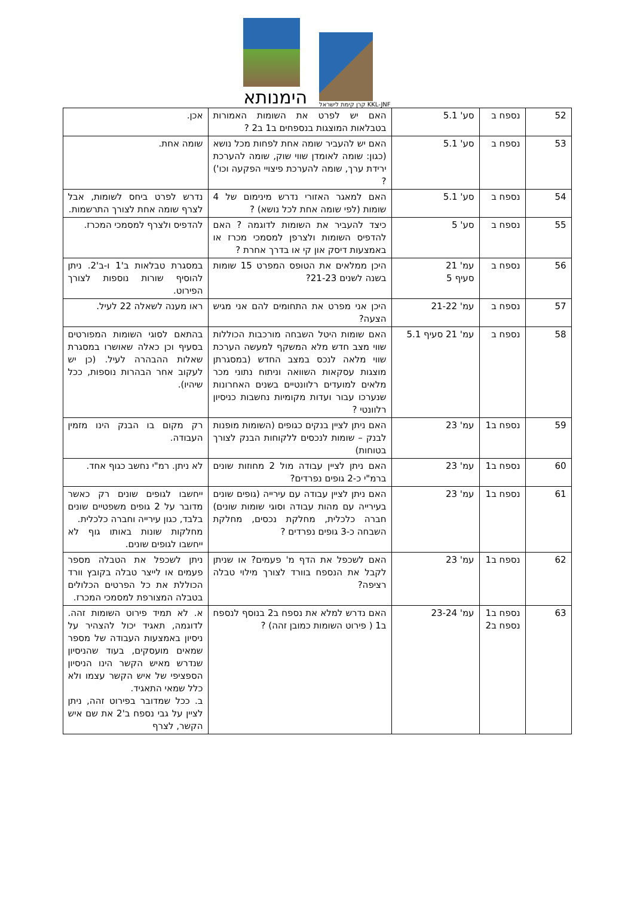הימנותא
קרן קימת לישראל KKL-JNF
| 52 | נספח ב | סע' 5.1 | האם יש לפרט את השומות האמורות בטבלאות המוצגות בנספחים ב1 ב2 ? | אכן. |
| 53 | נספח ב | סע' 5.1 | האם יש להעביר שומה אחת לפחות מכל נושא (כגון: שומה לאומדן שווי שוק, שומה להערכת ירידת ערך, שומה להערכת פיצויי הפקעה וכו') ? | שומה אחת. |
| 54 | נספח ב | סע' 5.1 | האם למאגר האזורי נדרש מינימום של 4 שומות (לפי שומה אחת לכל נושא) ? | נדרש לפרט ביחס לשומות, אבל לצרף שומה אחת לצורך התרשמות. |
| 55 | נספח ב | סע' 5 | כיצד להעביר את השומות לדוגמה ? האם להדפיס השומות ולצרפן למסמכי מכרז או באמצעות דיסק און קי או בדרך אחרת ? | להדפיס ולצרף למסמכי המכרז. |
| 56 | נספח ב | עמ' 21 סעיף 5 | היכן ממלאים את הטופס המפרט 15 שומות בשנה לשנים 21-23? | במסגרת טבלאות ב'1 ו-ב'2. ניתן להוסיף שורות נוספות לצורך הפירוט. |
| 57 | נספח ב | עמ' 21-22 | היכן אני מפרט את התחומים להם אני מגיש הצעה? | ראו מענה לשאלה 22 לעיל. |
| 58 | נספח ב | עמ' 21 סעיף 5.1 | האם שומות היטל השבחה מורכבות הכוללות שווי מצב חדש מלא המשקף למעשה הערכת שווי מלאה לנכס במצב החדש (במסגרתן מוצגות עסקאות השוואה וניתוח נתוני מכר מלאים למועדים רלוונטיים בשנים האחרונות שנערכו עבור ועדות מקומיות נחשבות כניסיון רלוונטי ? | בהתאם לסוגי השומות המפורטים בסעיף וכן כאלה שאושרו במסגרת שאלות ההבהרה לעיל. (כן יש לעקוב אחר הבהרות נוספות, ככל שיהיו). |
| 59 | נספח ב1 | עמ' 23 | האם ניתן לציין בנקים כגופים (השומות מופנות לבנק – שומות לנכסים ללקוחות הבנק לצורך בטוחות) | רק מקום בו הבנק הינו מזמין העבודה. |
| 60 | נספח ב1 | עמ' 23 | האם ניתן לציין עבודה מול 2 מחוזות שונים ברמ"י כ-2 גופים נפרדים? | לא ניתן. רמ"י נחשב כגוף אחד. |
| 61 | נספח ב1 | עמ' 23 | האם ניתן לציין עבודה עם עירייה (גופים שונים בעירייה עם מהות עבודה וסוגי שומות שונים) חברה כלכלית, מחלקת נכסים, מחלקת השבחה כ-3 גופים נפרדים ? | ייחשבו לגופים שונים רק כאשר מדובר על 2 גופים משפטיים שונים בלבד, כגון עירייה וחברה כלכלית. מחלקות שונות באותו גוף לא ייחשבו לגופים שונים. |
| 62 | נספח ב1 | עמ' 23 | האם לשכפל את הדף מ' פעמים? או שניתן לקבל את הנספח בוורד לצורך מילוי טבלה רציפה? | ניתן לשכפל את הטבלה מספר פעמים או לייצר טבלה בקובץ וורד הכוללת את כל הפרטים הכלולים בטבלה המצורפת למסמכי המכרז. |
| 63 | נספח ב1 נספח ב2 | עמ' 23-24 | האם נדרש למלא את נספח ב2 בנוסף לנספח ב1 ( פירוט השומות כמובן זהה) ? | א. לא תמיד פירוט השומות זהה. לדוגמה, תאגיד יכול להצהיר על ניסיון באמצעות העבודה של מספר שמאים מועסקים, בעוד שהניסיון שנדרש מאיש הקשר הינו הניסיון הספציפי של איש הקשר עצמו ולא כלל שמאי התאגיד. ב. ככל שמדובר בפירוט זהה, ניתן לציין על גבי נספח ב'2 את שם איש הקשר, לצרף |